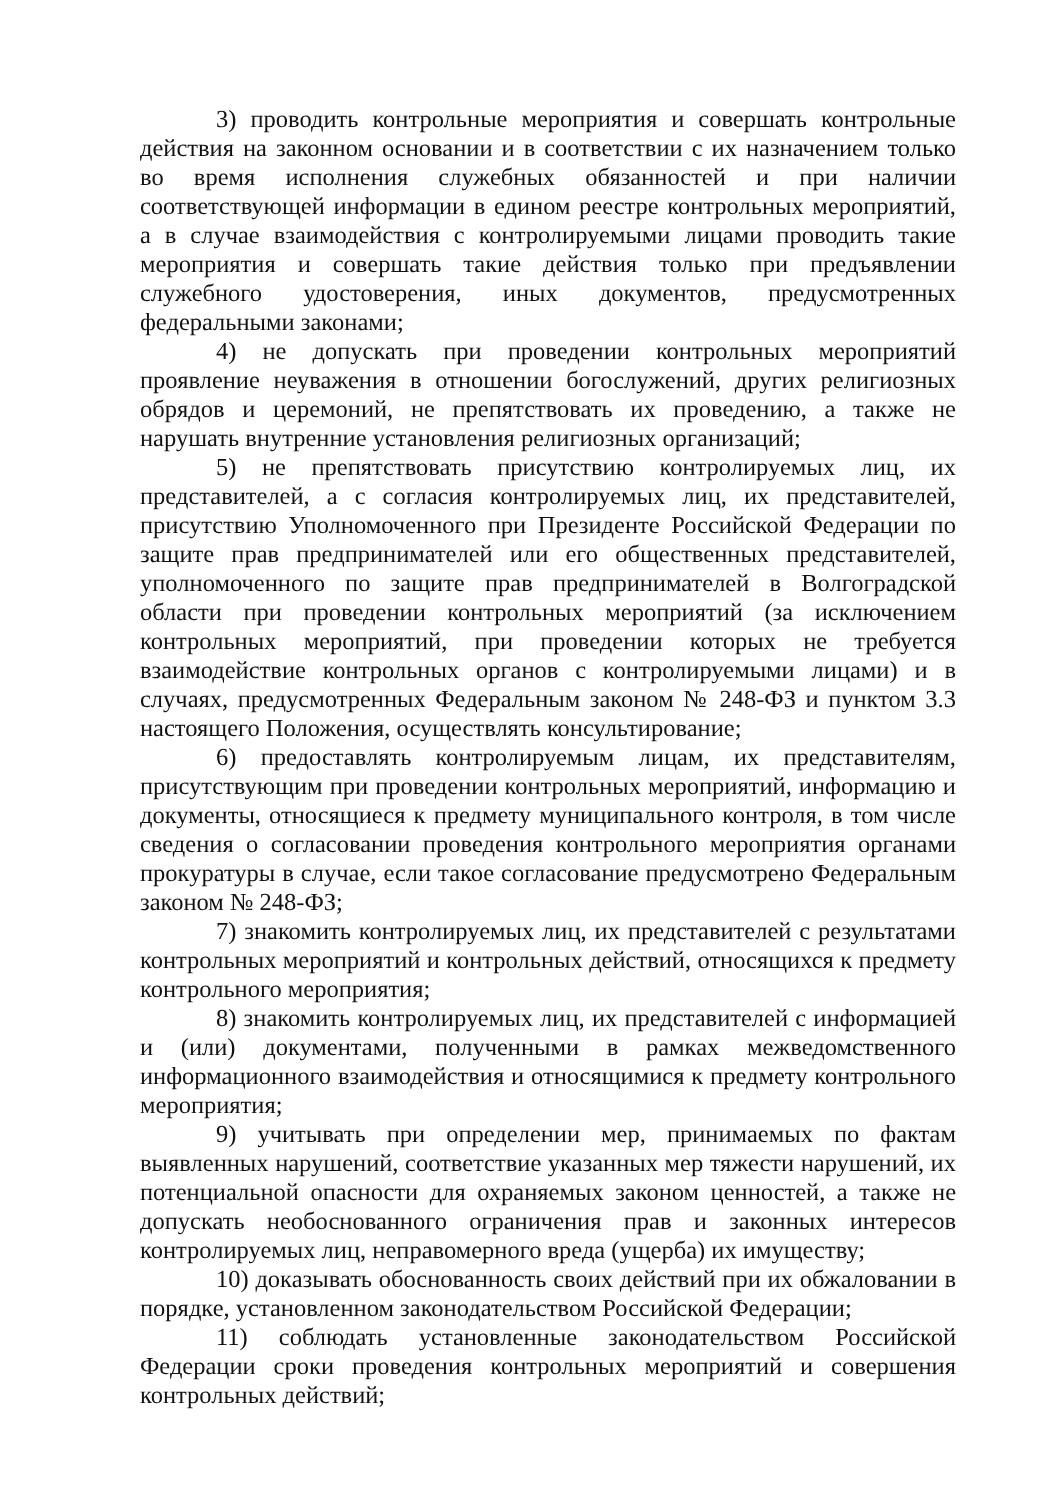3) проводить контрольные мероприятия и совершать контрольные действия на законном основании и в соответствии с их назначением только во время исполнения служебных обязанностей и при наличии соответствующей информации в едином реестре контрольных мероприятий, а в случае взаимодействия с контролируемыми лицами проводить такие мероприятия и совершать такие действия только при предъявлении служебного удостоверения, иных документов, предусмотренных федеральными законами;
4) не допускать при проведении контрольных мероприятий проявление неуважения в отношении богослужений, других религиозных обрядов и церемоний, не препятствовать их проведению, а также не нарушать внутренние установления религиозных организаций;
5) не препятствовать присутствию контролируемых лиц, их представителей, а с согласия контролируемых лиц, их представителей, присутствию Уполномоченного при Президенте Российской Федерации по защите прав предпринимателей или его общественных представителей, уполномоченного по защите прав предпринимателей в Волгоградской области при проведении контрольных мероприятий (за исключением контрольных мероприятий, при проведении которых не требуется взаимодействие контрольных органов с контролируемыми лицами) и в случаях, предусмотренных Федеральным законом № 248-ФЗ и пунктом 3.3 настоящего Положения, осуществлять консультирование;
6) предоставлять контролируемым лицам, их представителям, присутствующим при проведении контрольных мероприятий, информацию и документы, относящиеся к предмету муниципального контроля, в том числе сведения о согласовании проведения контрольного мероприятия органами прокуратуры в случае, если такое согласование предусмотрено Федеральным законом № 248-ФЗ;
7) знакомить контролируемых лиц, их представителей с результатами контрольных мероприятий и контрольных действий, относящихся к предмету контрольного мероприятия;
8) знакомить контролируемых лиц, их представителей с информацией и (или) документами, полученными в рамках межведомственного информационного взаимодействия и относящимися к предмету контрольного мероприятия;
9) учитывать при определении мер, принимаемых по фактам выявленных нарушений, соответствие указанных мер тяжести нарушений, их потенциальной опасности для охраняемых законом ценностей, а также не допускать необоснованного ограничения прав и законных интересов контролируемых лиц, неправомерного вреда (ущерба) их имуществу;
10) доказывать обоснованность своих действий при их обжаловании в порядке, установленном законодательством Российской Федерации;
11) соблюдать установленные законодательством Российской Федерации сроки проведения контрольных мероприятий и совершения контрольных действий;